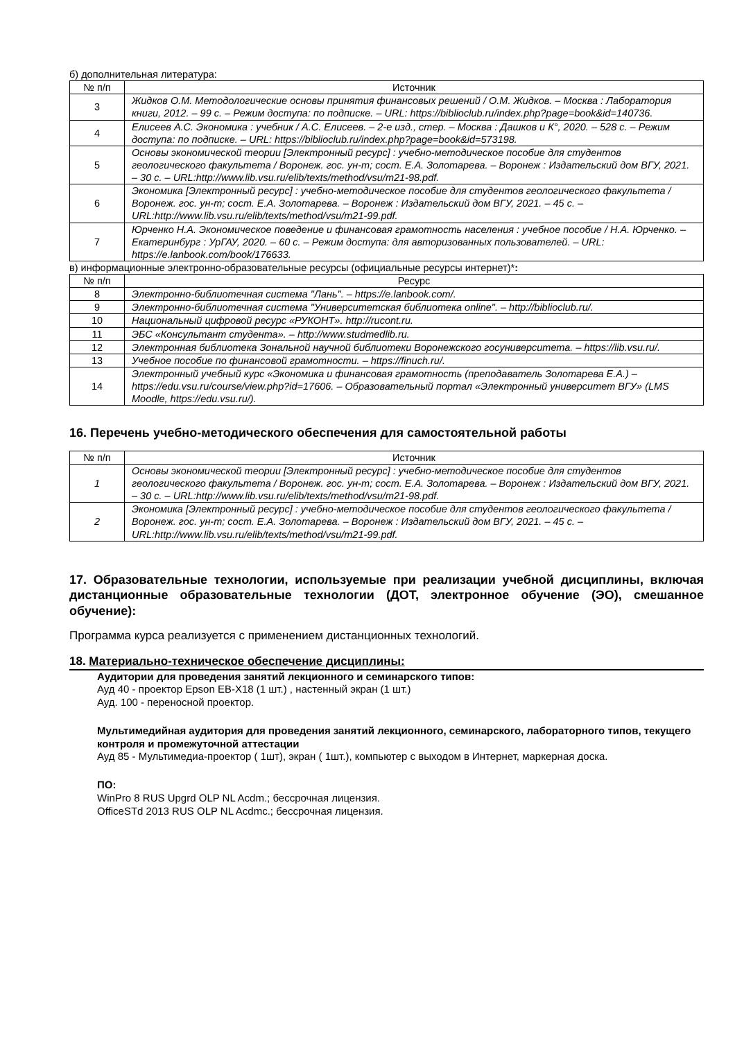б) дополнительная литература:
| № п/п | Источник |
| --- | --- |
| 3 | Жидков О.М. Методологические основы принятия финансовых решений / О.М. Жидков. – Москва : Лаборатория книги, 2012. – 99 с. – Режим доступа: по подписке. – URL: https://biblioclub.ru/index.php?page=book&id=140736. |
| 4 | Елисеев А.С. Экономика : учебник / А.С. Елисеев. – 2-е изд., стер. – Москва : Дашков и К°, 2020. – 528 с. – Режим доступа: по подписке. – URL: https://biblioclub.ru/index.php?page=book&id=573198. |
| 5 | Основы экономической теории [Электронный ресурс] : учебно-методическое пособие для студентов геологического факультета / Воронеж. гос. ун-т; сост. Е.А. Золотарева. – Воронеж : Издательский дом ВГУ, 2021. – 30 с. – URL:http://www.lib.vsu.ru/elib/texts/method/vsu/m21-98.pdf. |
| 6 | Экономика [Электронный ресурс] : учебно-методическое пособие для студентов геологического факультета / Воронеж. гос. ун-т; сост. Е.А. Золотарева. – Воронеж : Издательский дом ВГУ, 2021. – 45 с. – URL:http://www.lib.vsu.ru/elib/texts/method/vsu/m21-99.pdf. |
| 7 | Юрченко Н.А. Экономическое поведение и финансовая грамотность населения : учебное пособие / Н.А. Юрченко. – Екатеринбург : УрГАУ, 2020. – 60 с. – Режим доступа: для авторизованных пользователей. – URL: https://e.lanbook.com/book/176633. |
в) информационные электронно-образовательные ресурсы (официальные ресурсы интернет)*:
| № п/п | Ресурс |
| --- | --- |
| 8 | Электронно-библиотечная система "Лань". – https://e.lanbook.com/. |
| 9 | Электронно-библиотечная система "Университетская библиотека online". – http://biblioclub.ru/. |
| 10 | Национальный цифровой ресурс «РУКОНТ». http://rucont.ru. |
| 11 | ЭБС «Консультант студента». – http://www.studmedlib.ru. |
| 12 | Электронная библиотека Зональной научной библиотеки Воронежского госуниверситета. – https://lib.vsu.ru/. |
| 13 | Учебное пособие по финансовой грамотности. – https://finuch.ru/. |
| 14 | Электронный учебный курс «Экономика и финансовая грамотность (преподаватель Золотарева Е.А.) – https://edu.vsu.ru/course/view.php?id=17606. – Образовательный портал «Электронный университет ВГУ» (LMS Moodle, https://edu.vsu.ru/). |
16. Перечень учебно-методического обеспечения для самостоятельной работы
| № п/п | Источник |
| --- | --- |
| 1 | Основы экономической теории [Электронный ресурс] : учебно-методическое пособие для студентов геологического факультета / Воронеж. гос. ун-т; сост. Е.А. Золотарева. – Воронеж : Издательский дом ВГУ, 2021. – 30 с. – URL:http://www.lib.vsu.ru/elib/texts/method/vsu/m21-98.pdf. |
| 2 | Экономика [Электронный ресурс] : учебно-методическое пособие для студентов геологического факультета / Воронеж. гос. ун-т; сост. Е.А. Золотарева. – Воронеж : Издательский дом ВГУ, 2021. – 45 с. – URL:http://www.lib.vsu.ru/elib/texts/method/vsu/m21-99.pdf. |
17. Образовательные технологии, используемые при реализации учебной дисциплины, включая дистанционные образовательные технологии (ДОТ, электронное обучение (ЭО), смешанное обучение):
Программа курса реализуется с применением дистанционных технологий.
18. Материально-техническое обеспечение дисциплины:
Аудитории для проведения занятий лекционного и семинарского типов:
Ауд 40 - проектор Epson EB-X18 (1 шт.) , настенный экран (1 шт.)
Ауд. 100 - переносной проектор.
Мультимедийная аудитория для проведения занятий лекционного, семинарского, лабораторного типов, текущего контроля и промежуточной аттестации
Ауд 85 - Мультимедиа-проектор ( 1шт), экран ( 1шт.), компьютер с выходом в Интернет, маркерная доска.
ПО:
WinPro 8 RUS Upgrd OLP NL Acdm.; бессрочная лицензия.
OfficeSTd 2013 RUS OLP NL Acdmc.; бессрочная лицензия.